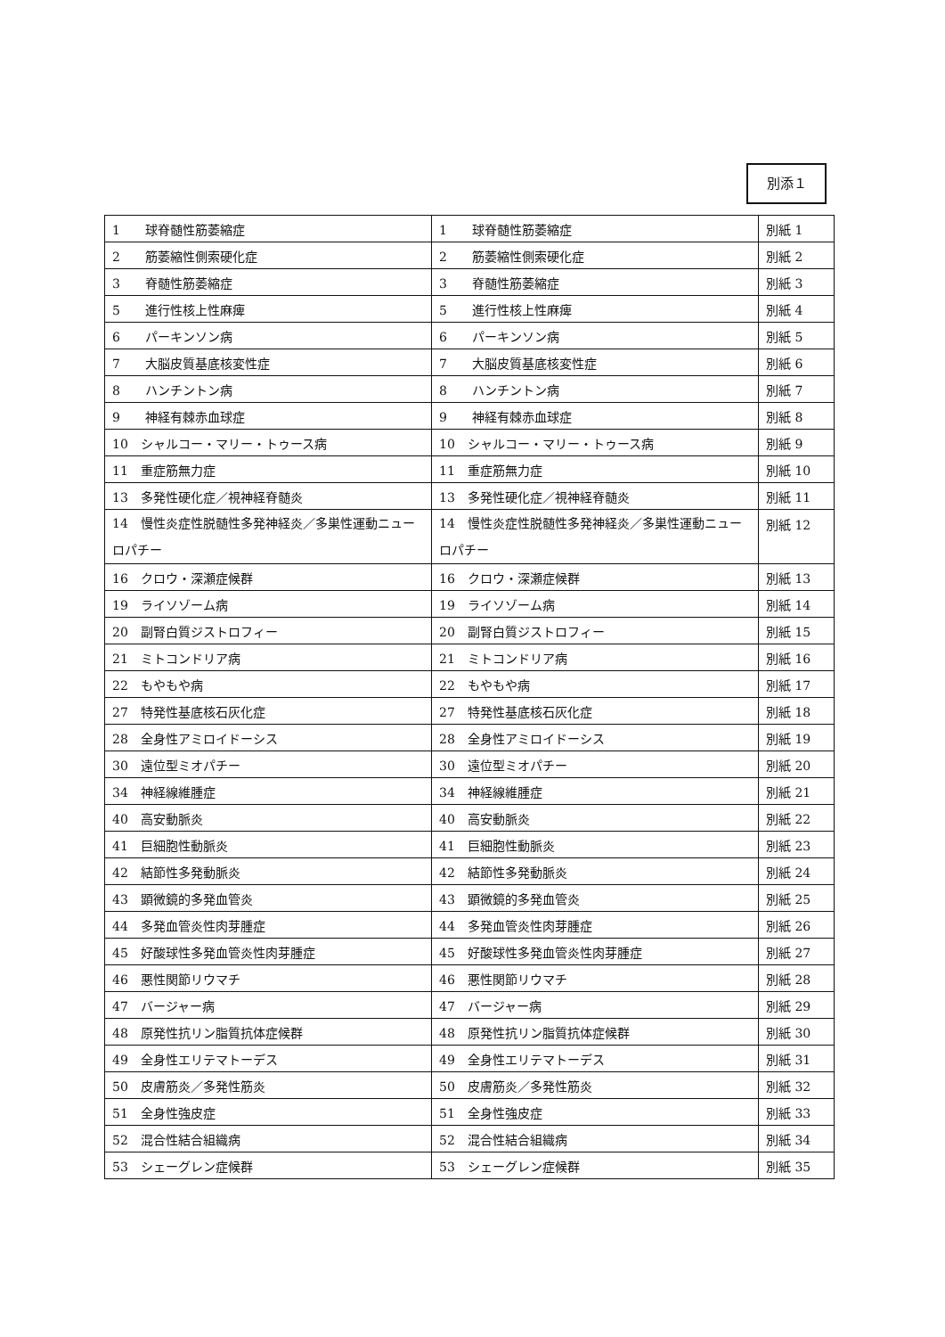別添１
| 1 球脊髄性筋萎縮症 | 1 球脊髄性筋萎縮症 | 別紙 1 |
| 2 筋萎縮性側索硬化症 | 2 筋萎縮性側索硬化症 | 別紙 2 |
| 3 脊髄性筋萎縮症 | 3 脊髄性筋萎縮症 | 別紙 3 |
| 5 進行性核上性麻痺 | 5 進行性核上性麻痺 | 別紙 4 |
| 6 パーキンソン病 | 6 パーキンソン病 | 別紙 5 |
| 7 大脳皮質基底核変性症 | 7 大脳皮質基底核変性症 | 別紙 6 |
| 8 ハンチントン病 | 8 ハンチントン病 | 別紙 7 |
| 9 神経有棘赤血球症 | 9 神経有棘赤血球症 | 別紙 8 |
| 10 シャルコー・マリー・トゥース病 | 10 シャルコー・マリー・トゥース病 | 別紙 9 |
| 11 重症筋無力症 | 11 重症筋無力症 | 別紙 10 |
| 13 多発性硬化症／視神経脊髄炎 | 13 多発性硬化症／視神経脊髄炎 | 別紙 11 |
| 14 慢性炎症性脱髄性多発神経炎／多巣性運動ニューロパチー | 14 慢性炎症性脱髄性多発神経炎／多巣性運動ニューロパチー | 別紙 12 |
| 16 クロウ・深瀬症候群 | 16 クロウ・深瀬症候群 | 別紙 13 |
| 19 ライソゾーム病 | 19 ライソゾーム病 | 別紙 14 |
| 20 副腎白質ジストロフィー | 20 副腎白質ジストロフィー | 別紙 15 |
| 21 ミトコンドリア病 | 21 ミトコンドリア病 | 別紙 16 |
| 22 もやもや病 | 22 もやもや病 | 別紙 17 |
| 27 特発性基底核石灰化症 | 27 特発性基底核石灰化症 | 別紙 18 |
| 28 全身性アミロイドーシス | 28 全身性アミロイドーシス | 別紙 19 |
| 30 遠位型ミオパチー | 30 遠位型ミオパチー | 別紙 20 |
| 34 神経線維腫症 | 34 神経線維腫症 | 別紙 21 |
| 40 高安動脈炎 | 40 高安動脈炎 | 別紙 22 |
| 41 巨細胞性動脈炎 | 41 巨細胞性動脈炎 | 別紙 23 |
| 42 結節性多発動脈炎 | 42 結節性多発動脈炎 | 別紙 24 |
| 43 顕微鏡的多発血管炎 | 43 顕微鏡的多発血管炎 | 別紙 25 |
| 44 多発血管炎性肉芽腫症 | 44 多発血管炎性肉芽腫症 | 別紙 26 |
| 45 好酸球性多発血管炎性肉芽腫症 | 45 好酸球性多発血管炎性肉芽腫症 | 別紙 27 |
| 46 悪性関節リウマチ | 46 悪性関節リウマチ | 別紙 28 |
| 47 バージャー病 | 47 バージャー病 | 別紙 29 |
| 48 原発性抗リン脂質抗体症候群 | 48 原発性抗リン脂質抗体症候群 | 別紙 30 |
| 49 全身性エリテマトーデス | 49 全身性エリテマトーデス | 別紙 31 |
| 50 皮膚筋炎／多発性筋炎 | 50 皮膚筋炎／多発性筋炎 | 別紙 32 |
| 51 全身性強皮症 | 51 全身性強皮症 | 別紙 33 |
| 52 混合性結合組織病 | 52 混合性結合組織病 | 別紙 34 |
| 53 シェーグレン症候群 | 53 シェーグレン症候群 | 別紙 35 |